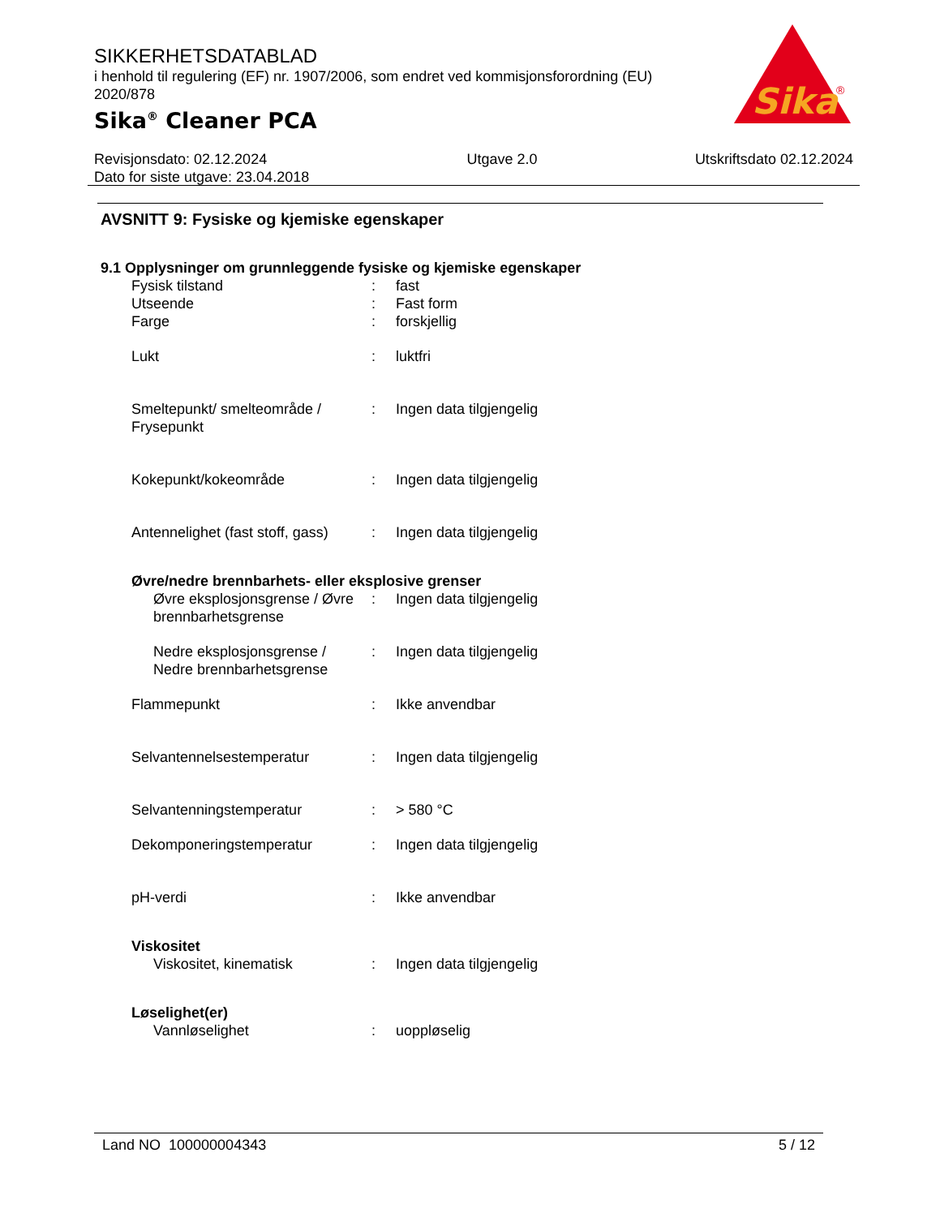SIKKERHETSDATABLAD
i henhold til regulering (EF) nr. 1907/2006, som endret ved kommisjonsforordning (EU) 2020/878
Sika<sup>®</sup> Cleaner PCA
Sika
®
Revisjonsdato: 02.12.2024
Dato for siste utgave: 23.04.2018
Utgave 2.0 Utskriftsdato 02.12.2024
AVSNITT 9: Fysiske og kjemiske egenskaper
9.1 Opplysninger om grunnleggende fysiske og kjemiske egenskaper
| Fysisk tilstand | : | fast |
| Utseende | : | Fast form |
| Farge | : | forskjellig |
| Lukt | : | luktfri |
| Smeltepunkt/ smelteområde / Frysepunkt | : | Ingen data tilgjengelig |
| Kokepunkt/kokeområde | : | Ingen data tilgjengelig |
| Antennelighet (fast stoff, gass) | : | Ingen data tilgjengelig |
| Øvre/nedre brennbarhets- eller eksplosive grenser | | |
| Øvre eksplosjonsgrense / Øvre brennbarhetsgrense | : | Ingen data tilgjengelig |
| Nedre eksplosjonsgrense / Nedre brennbarhetsgrense | : | Ingen data tilgjengelig |
| Flammepunkt | : | Ikke anvendbar |
| Selvantennelsestemperatur | : | Ingen data tilgjengelig |
| Selvantenningstemperatur | : | > 580 °C |
| Dekomponeringstemperatur | : | Ingen data tilgjengelig |
| pH-verdi | : | Ikke anvendbar |
| Viskositet | | |
| Viskositet, kinematisk | : | Ingen data tilgjengelig |
| Løselighet(er) | | |
| Vannløselighet | : | uoppløselig |
Land NO 100000004343 5 / 12